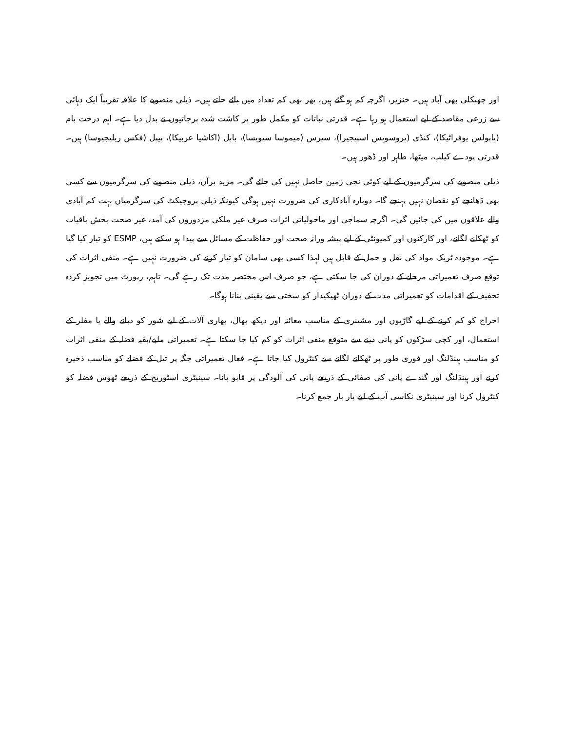اور چھپکلی بھی آباد ہیں۔ خنزیر، اگرچہ کم ہو گئے ہیں، پھر بھی کم تعداد میں پائے جاتے ہیں۔ ذیلی منصوبے کا علاقہ تقریباً ایک دہائی سے زرعی مقاصد کے لیے استعمال ہو رہا ہے۔ قدرتی نباتات کو مکمل طور پر کاشت شدہ پرجاتیوں نے بدل دیا ہے۔ اہم درخت بام (پاپولس یوفراٹیکا)، کنڈی (پروسوپس اسپیجیرا)، سیرس (میموسا سیویسا)، بابل (اکاشیا عربیکا)، پیپل (فکس ریلیجیوسا) ہیں۔ قدرتی پودے کیلپ، میٹھا، طاہر اور ڈھور ہیں۔
ذیلی منصوبے کی سرگرمیوں کے لیے کوئی نجی زمین حاصل نہیں کی جائے گی۔ مزید برآں، ذیلی منصوبے کی سرگرمیوں سے کسی بھی ڈھانچے کو نقصان نہیں پہنچے گا۔ دوبارہ آبادکاری کی ضرورت نہیں ہوگی کیونکہ ذیلی پروجیکٹ کی سرگرمیاں بہت کم آبادی والے علاقوں میں کی جائیں گی۔ اگرچہ سماجی اور ماحولیاتی اثرات صرف غیر ملکی مزدوروں کی آمد، غیر صحت بخش باقیات کو ٹھکانے لگانے، اور کارکنوں اور کمیونٹی کے لیے پیشہ ورانہ صحت اور حفاظت کے مسائل سے پیدا ہو سکتے ہیں، ESMP کو تیار کیا گیا ہے۔ موجودہ ٹریک مواد کی نقل و حمل کے قابل ہیں لہذا کسی بھی سامان کو تیار کرنے کی ضرورت نہیں ہے۔ منفی اثرات کی توقع صرف تعمیراتی مرحلے کے دوران کی جا سکتی ہے، جو صرف اس مختصر مدت تک رہے گی۔ تاہم، رپورٹ میں تجویز کردہ تخفیف کے اقدامات کو تعمیراتی مدت کے دوران ٹھیکیدار کو سختی سے یقینی بنانا ہوگا۔
اخراج کو کم کرنے کے لیے گاڑیوں اور مشینری کے مناسب معائنہ اور دیکھ بھال، بھاری آلات کے لیے شور کو دبانے والے یا مفلر کے استعمال، اور کچی سڑکوں کو پانی دینے سے متوقع منفی اثرات کو کم کیا جا سکتا ہے۔ تعمیراتی ملبے/بقیہ فضلہ کے منفی اثرات کو مناسب ہینڈلنگ اور فوری طور پر ٹھکانے لگانے سے کنٹرول کیا جاتا ہے۔ فعال تعمیراتی جگہ پر تیل کے فضلے کو مناسب ذخیرہ کرنے اور ہینڈلنگ اور گندے پانی کی صفائی کے ذریعے پانی کی آلودگی پر قابو پانا۔ سینیٹری اسٹوریج کے ذریعے ٹھوس فضلہ کو کنٹرول کرنا اور سینیٹری نکاسی آب کے لیے بار بار جمع کرنا۔